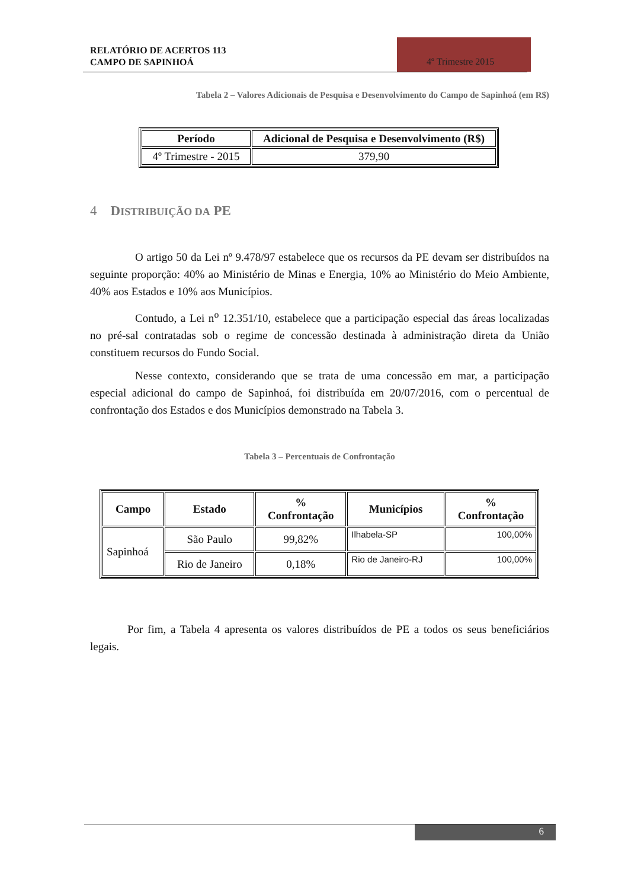RELATÓRIO DE ACERTOS 113
CAMPO DE SAPINHOÁ
4º Trimestre 2015
Tabela 2 – Valores Adicionais de Pesquisa e Desenvolvimento do Campo de Sapinhoá (em R$)
| Período | Adicional de Pesquisa e Desenvolvimento (R$) |
| --- | --- |
| 4º Trimestre - 2015 | 379,90 |
4 DISTRIBUIÇÃO DA PE
O artigo 50 da Lei nº 9.478/97 estabelece que os recursos da PE devam ser distribuídos na seguinte proporção: 40% ao Ministério de Minas e Energia, 10% ao Ministério do Meio Ambiente, 40% aos Estados e 10% aos Municípios.
Contudo, a Lei n<sup>o</sup> 12.351/10, estabelece que a participação especial das áreas localizadas no pré-sal contratadas sob o regime de concessão destinada à administração direta da União constituem recursos do Fundo Social.
Nesse contexto, considerando que se trata de uma concessão em mar, a participação especial adicional do campo de Sapinhoá, foi distribuída em 20/07/2016, com o percentual de confrontação dos Estados e dos Municípios demonstrado na Tabela 3.
Tabela 3 – Percentuais de Confrontação
| Campo | Estado | % Confrontação | Municípios | % Confrontação |
| --- | --- | --- | --- | --- |
| Sapinhoá | São Paulo | 99,82% | Ilhabela-SP | 100,00% |
| | Rio de Janeiro | 0,18% | Rio de Janeiro-RJ | 100,00% |
Por fim, a Tabela 4 apresenta os valores distribuídos de PE a todos os seus beneficiários legais.
6